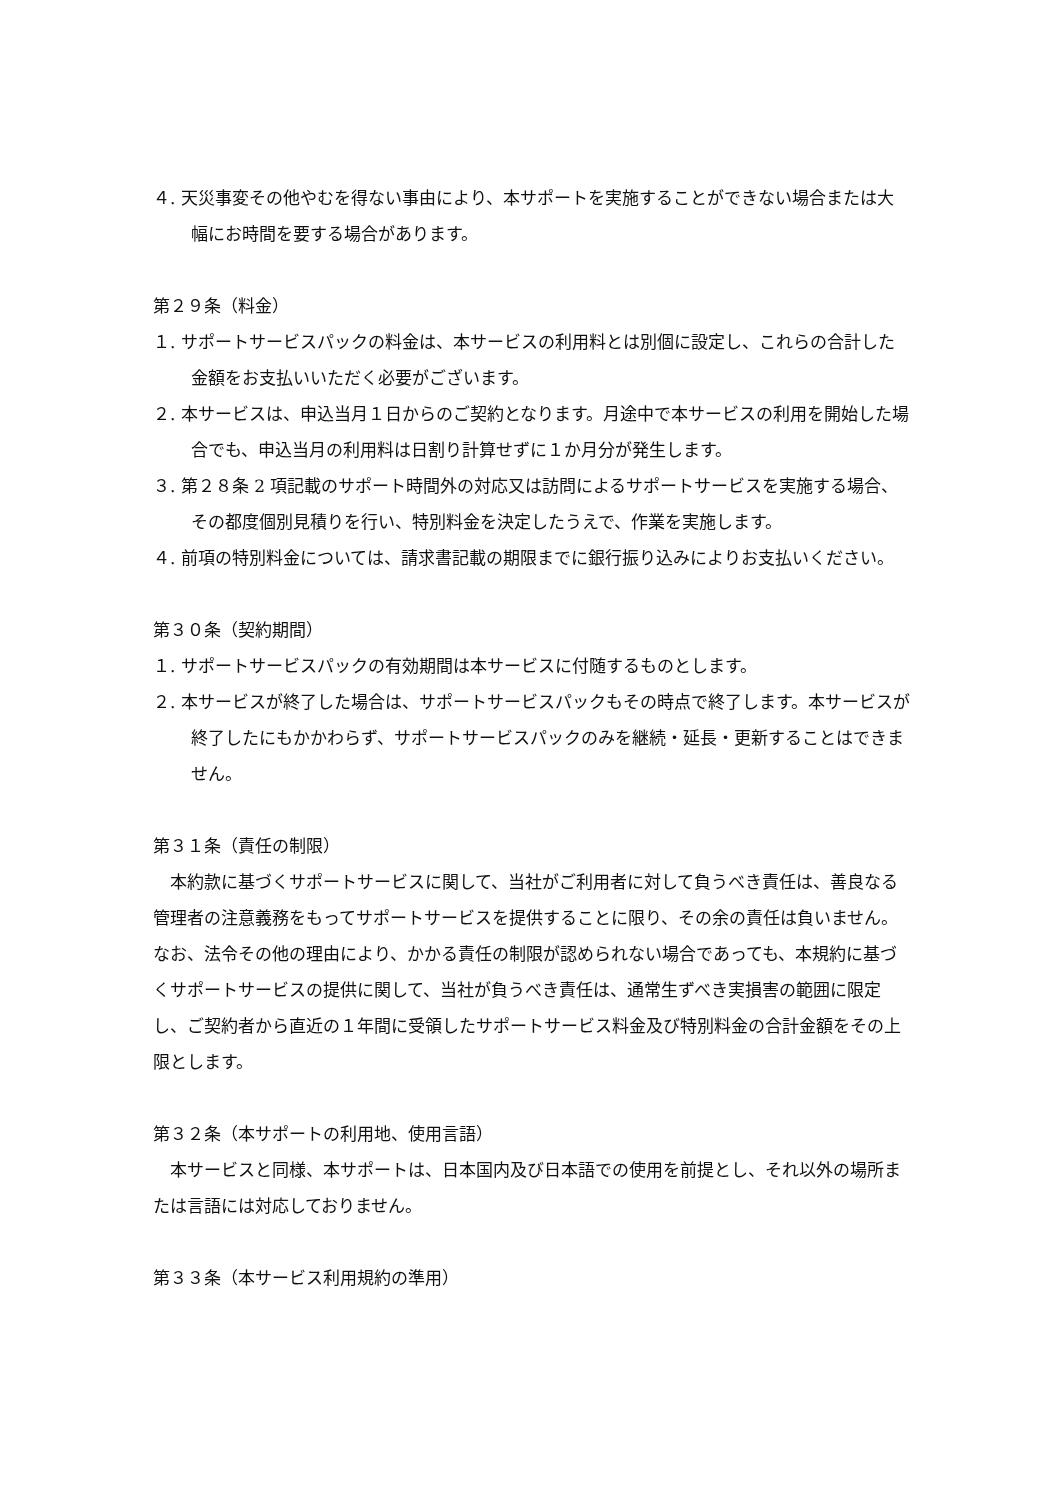４. 天災事変その他やむを得ない事由により、本サポートを実施することができない場合または大幅にお時間を要する場合があります。
第２９条（料金）
１. サポートサービスパックの料金は、本サービスの利用料とは別個に設定し、これらの合計した金額をお支払いいただく必要がございます。
２. 本サービスは、申込当月１日からのご契約となります。月途中で本サービスの利用を開始した場合でも、申込当月の利用料は日割り計算せずに１か月分が発生します。
３. 第２８条 2 項記載のサポート時間外の対応又は訪問によるサポートサービスを実施する場合、その都度個別見積りを行い、特別料金を決定したうえで、作業を実施します。
４. 前項の特別料金については、請求書記載の期限までに銀行振り込みによりお支払いください。
第３０条（契約期間）
１. サポートサービスパックの有効期間は本サービスに付随するものとします。
２. 本サービスが終了した場合は、サポートサービスパックもその時点で終了します。本サービスが終了したにもかかわらず、サポートサービスパックのみを継続・延長・更新することはできません。
第３１条（責任の制限）
本約款に基づくサポートサービスに関して、当社がご利用者に対して負うべき責任は、善良なる管理者の注意義務をもってサポートサービスを提供することに限り、その余の責任は負いません。なお、法令その他の理由により、かかる責任の制限が認められない場合であっても、本規約に基づくサポートサービスの提供に関して、当社が負うべき責任は、通常生ずべき実損害の範囲に限定し、ご契約者から直近の１年間に受領したサポートサービス料金及び特別料金の合計金額をその上限とします。
第３２条（本サポートの利用地、使用言語）
本サービスと同様、本サポートは、日本国内及び日本語での使用を前提とし、それ以外の場所または言語には対応しておりません。
第３３条（本サービス利用規約の準用）